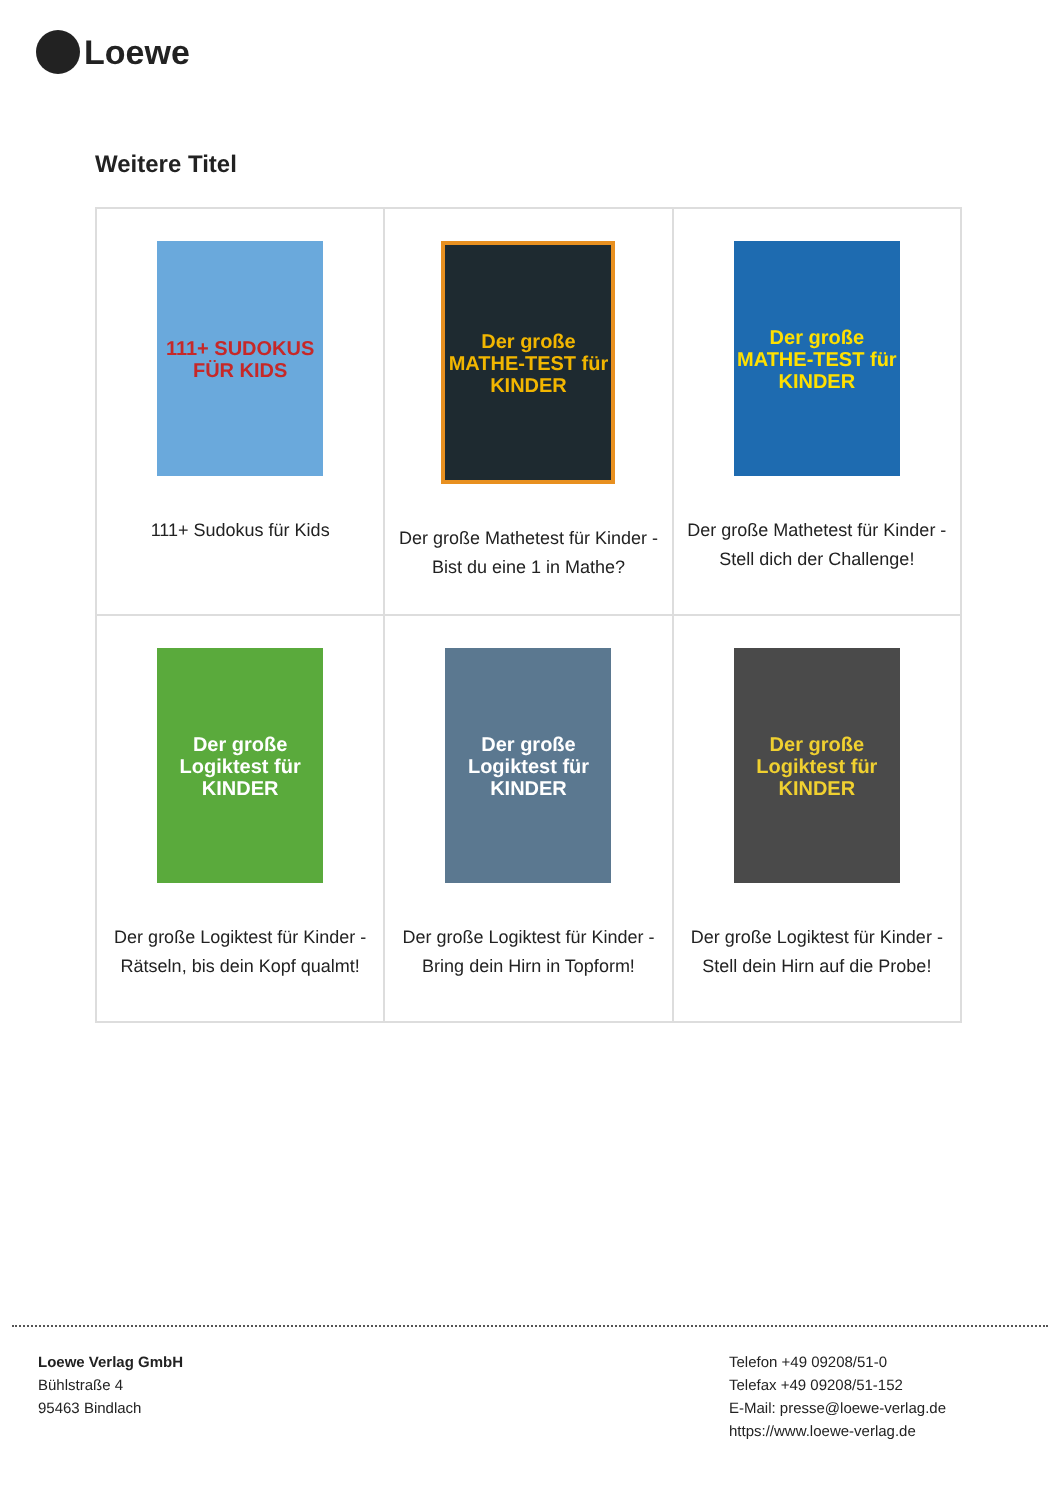Loewe
Weitere Titel
| 111+ SUDOKUS FÜR KIDS 111+ Sudokus für Kids | Der große MATHE-TEST für KINDER Der große Mathetest für Kinder - Bist du eine 1 in Mathe? | Der große MATHE-TEST für KINDER Der große Mathetest für Kinder - Stell dich der Challenge! |
| Der große Logiktest für KINDER Der große Logiktest für Kinder - Rätseln, bis dein Kopf qualmt! | Der große Logiktest für KINDER Der große Logiktest für Kinder - Bring dein Hirn in Topform! | Der große Logiktest für KINDER Der große Logiktest für Kinder - Stell dein Hirn auf die Probe! |
Loewe Verlag GmbH
Bühlstraße 4
95463 Bindlach
Telefon +49 09208/51-0
Telefax +49 09208/51-152
E-Mail: presse@loewe-verlag.de
https://www.loewe-verlag.de